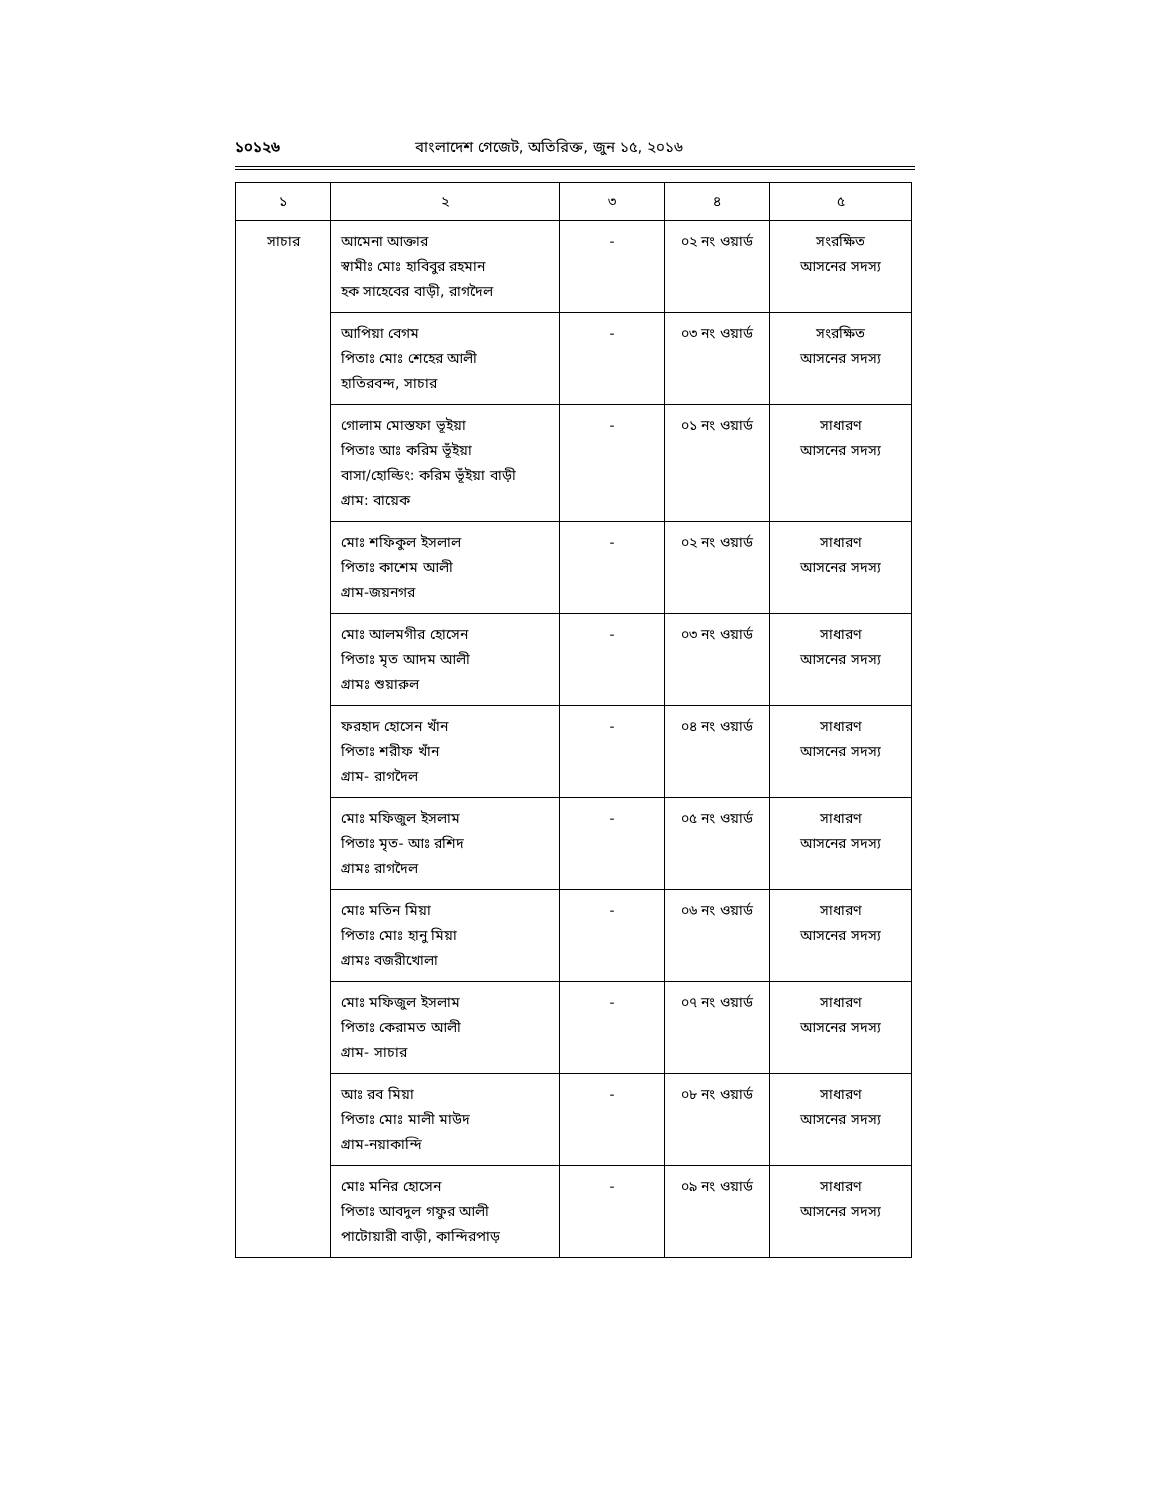১০১২৬ বাংলাদেশ গেজেট, অতিরিক্ত, জুন ১৫, ২০১৬
| ১ | ২ | ৩ | ৪ | ৫ |
| --- | --- | --- | --- | --- |
| সাচার | আমেনা আক্তার স্বামীঃ মোঃ হাবিবুর রহমান হক সাহেবের বাড়ী, রাগদৈল | - | ০২ নং ওয়ার্ড | সংরক্ষিত আসনের সদস্য |
| | আপিয়া বেগম পিতাঃ মোঃ শেহের আলী হাতিরবন্দ, সাচার | - | ০৩ নং ওয়ার্ড | সংরক্ষিত আসনের সদস্য |
| | গোলাম মোস্তফা ভূইয়া পিতাঃ আঃ করিম ভূঁইয়া বাসা/হোল্ডিং: করিম ভূঁইয়া বাড়ী গ্রাম: বায়েক | - | ০১ নং ওয়ার্ড | সাধারণ আসনের সদস্য |
| | মোঃ শফিকুল ইসলাল পিতাঃ কাশেম আলী গ্রাম-জয়নগর | - | ০২ নং ওয়ার্ড | সাধারণ আসনের সদস্য |
| | মোঃ আলমগীর হোসেন পিতাঃ মৃত আদম আলী গ্রামঃ শুয়ারুল | - | ০৩ নং ওয়ার্ড | সাধারণ আসনের সদস্য |
| | ফরহাদ হোসেন খাঁন পিতাঃ শরীফ খাঁন গ্রাম- রাগদৈল | - | ০৪ নং ওয়ার্ড | সাধারণ আসনের সদস্য |
| | মোঃ মফিজুল ইসলাম পিতাঃ মৃত- আঃ রশিদ গ্রামঃ রাগদৈল | - | ০৫ নং ওয়ার্ড | সাধারণ আসনের সদস্য |
| | মোঃ মতিন মিয়া পিতাঃ মোঃ হানু মিয়া গ্রামঃ বজরীখোলা | - | ০৬ নং ওয়ার্ড | সাধারণ আসনের সদস্য |
| | মোঃ মফিজুল ইসলাম পিতাঃ কেরামত আলী গ্রাম- সাচার | - | ০৭ নং ওয়ার্ড | সাধারণ আসনের সদস্য |
| | আঃ রব মিয়া পিতাঃ মোঃ মালী মাউদ গ্রাম-নয়াকান্দি | - | ০৮ নং ওয়ার্ড | সাধারণ আসনের সদস্য |
| | মোঃ মনির হোসেন পিতাঃ আবদুল গফুর আলী পাটোয়ারী বাড়ী, কান্দিরপাড় | - | ০৯ নং ওয়ার্ড | সাধারণ আসনের সদস্য |